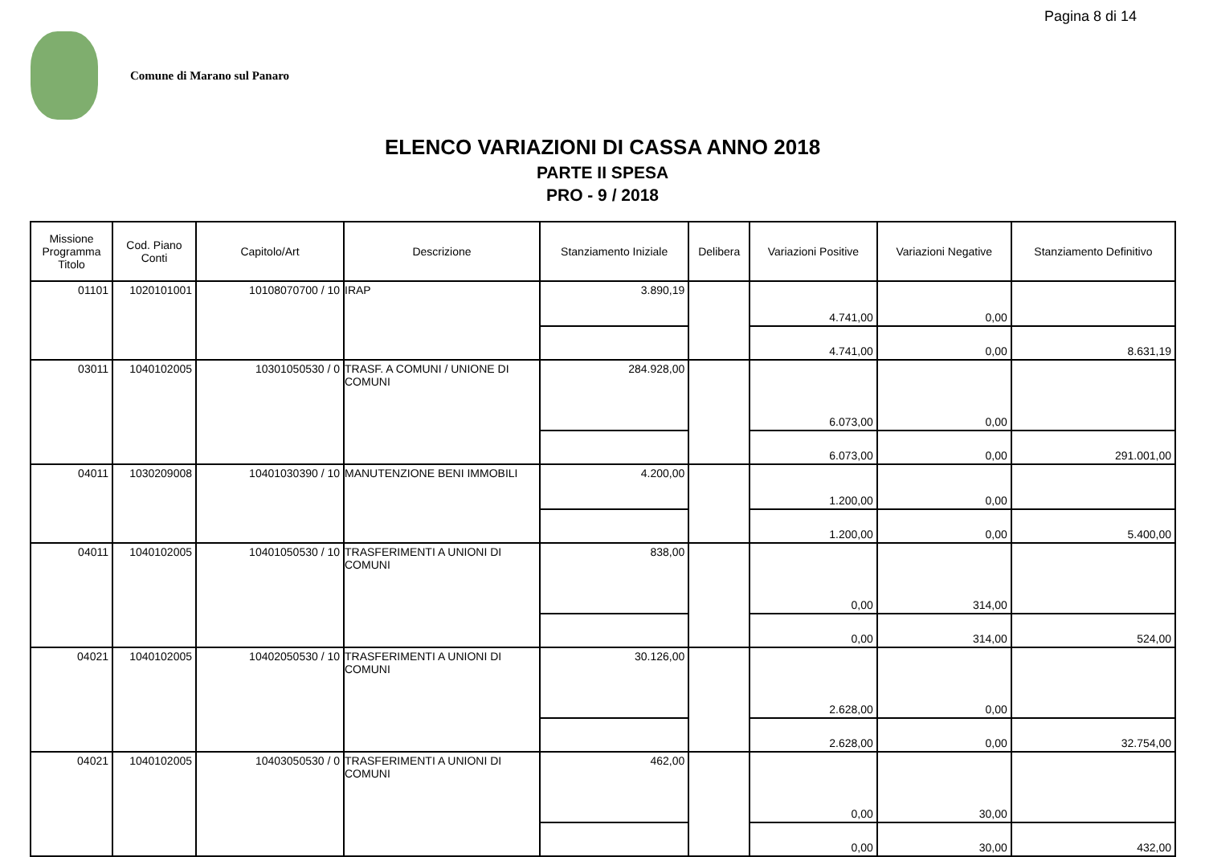Pagina 8 di 14
Comune di Marano sul Panaro
ELENCO VARIAZIONI DI CASSA ANNO 2018
PARTE II SPESA
PRO - 9 / 2018
| Missione Programma Titolo | Cod. Piano Conti | Capitolo/Art | Descrizione | Stanziamento Iniziale | Delibera | Variazioni Positive | Variazioni Negative | Stanziamento Definitivo |
| --- | --- | --- | --- | --- | --- | --- | --- | --- |
| 01101 | 1020101001 | 10108070700 / 10 | IRAP | 3.890,19 | | 4.741,00 | 0,00 | |
| | | | | | | 4.741,00 | 0,00 | 8.631,19 |
| 03011 | 1040102005 | 10301050530 / 0 | TRASF. A COMUNI / UNIONE DI COMUNI | 284.928,00 | | 6.073,00 | 0,00 | |
| | | | | | | 6.073,00 | 0,00 | 291.001,00 |
| 04011 | 1030209008 | 10401030390 / 10 | MANUTENZIONE BENI IMMOBILI | 4.200,00 | | 1.200,00 | 0,00 | |
| | | | | | | 1.200,00 | 0,00 | 5.400,00 |
| 04011 | 1040102005 | 10401050530 / 10 | TRASFERIMENTI A UNIONI DI COMUNI | 838,00 | | 0,00 | 314,00 | |
| | | | | | | 0,00 | 314,00 | 524,00 |
| 04021 | 1040102005 | 10402050530 / 10 | TRASFERIMENTI A UNIONI DI COMUNI | 30.126,00 | | 2.628,00 | 0,00 | |
| | | | | | | 2.628,00 | 0,00 | 32.754,00 |
| 04021 | 1040102005 | 10403050530 / 0 | TRASFERIMENTI A UNIONI DI COMUNI | 462,00 | | 0,00 | 30,00 | |
| | | | | | | 0,00 | 30,00 | 432,00 |